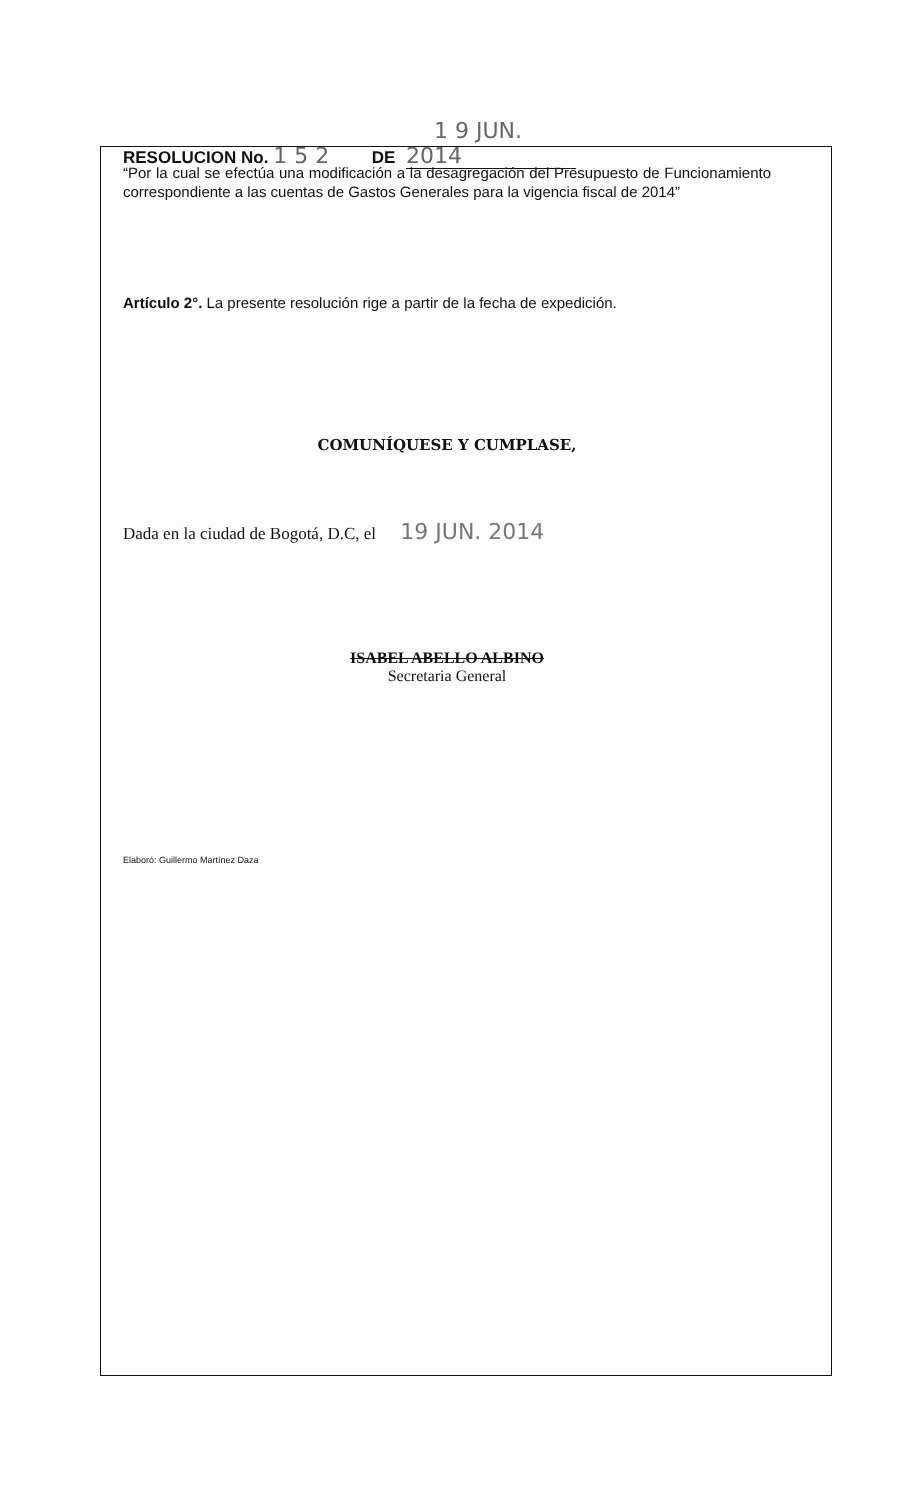RESOLUCION No. 1 5 2 DE 1 9 JUN. 2014
“Por la cual se efectúa una modificación a la desagregación del Presupuesto de Funcionamiento correspondiente a las cuentas de Gastos Generales para la vigencia fiscal de 2014”
Artículo 2°. La presente resolución rige a partir de la fecha de expedición.
COMUNÍQUESE Y CUMPLASE,
Dada en la ciudad de Bogotá, D.C, el 19 JUN. 2014
ISABEL ABELLO ALBINO
Secretaria General
Elaboró: Guillermo Martínez Daza